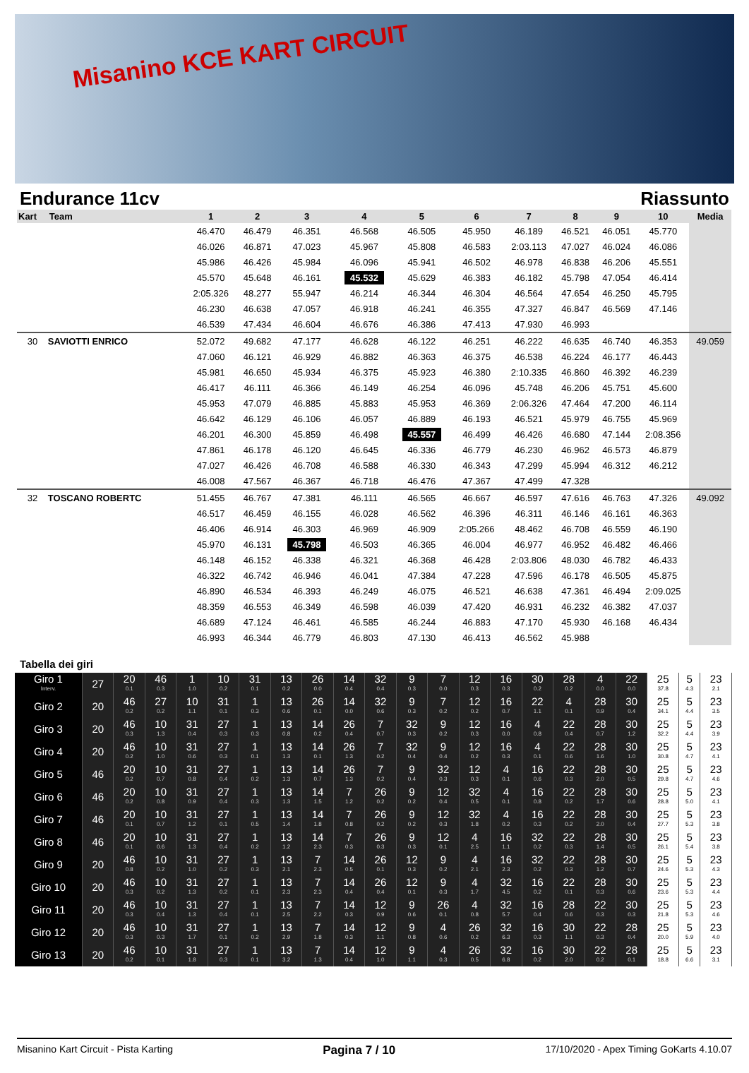Misanino KCE KART CIRCUIT
Endurance 11cv Riassunto
| Kart | Team | 1 | 2 | 3 | 4 | 5 | 6 | 7 | 8 | 9 | 10 | Media |
| --- | --- | --- | --- | --- | --- | --- | --- | --- | --- | --- | --- | --- |
| | | 46.470 | 46.479 | 46.351 | 46.568 | 46.505 | 45.950 | 46.189 | 46.521 | 46.051 | 45.770 | |
| | | 46.026 | 46.871 | 47.023 | 45.967 | 45.808 | 46.583 | 2:03.113 | 47.027 | 46.024 | 46.086 | |
| | | 45.986 | 46.426 | 45.984 | 46.096 | 45.941 | 46.502 | 46.978 | 46.838 | 46.206 | 45.551 | |
| | | 45.570 | 45.648 | 46.161 | 45.532 | 45.629 | 46.383 | 46.182 | 45.798 | 47.054 | 46.414 | |
| | | 2:05.326 | 48.277 | 55.947 | 46.214 | 46.344 | 46.304 | 46.564 | 47.654 | 46.250 | 45.795 | |
| | | 46.230 | 46.638 | 47.057 | 46.918 | 46.241 | 46.355 | 47.327 | 46.847 | 46.569 | 47.146 | |
| | | 46.539 | 47.434 | 46.604 | 46.676 | 46.386 | 47.413 | 47.930 | 46.993 | | | |
| 30 | SAVIOTTI ENRICO | 52.072 | 49.682 | 47.177 | 46.628 | 46.122 | 46.251 | 46.222 | 46.635 | 46.740 | 46.353 | 49.059 |
| | | 47.060 | 46.121 | 46.929 | 46.882 | 46.363 | 46.375 | 46.538 | 46.224 | 46.177 | 46.443 | |
| | | 45.981 | 46.650 | 45.934 | 46.375 | 45.923 | 46.380 | 2:10.335 | 46.860 | 46.392 | 46.239 | |
| | | 46.417 | 46.111 | 46.366 | 46.149 | 46.254 | 46.096 | 45.748 | 46.206 | 45.751 | 45.600 | |
| | | 45.953 | 47.079 | 46.885 | 45.883 | 45.953 | 46.369 | 2:06.326 | 47.464 | 47.200 | 46.114 | |
| | | 46.642 | 46.129 | 46.106 | 46.057 | 46.889 | 46.193 | 46.521 | 45.979 | 46.755 | 45.969 | |
| | | 46.201 | 46.300 | 45.859 | 46.498 | 45.557 | 46.499 | 46.426 | 46.680 | 47.144 | 2:08.356 | |
| | | 47.861 | 46.178 | 46.120 | 46.645 | 46.336 | 46.779 | 46.230 | 46.962 | 46.573 | 46.879 | |
| | | 47.027 | 46.426 | 46.708 | 46.588 | 46.330 | 46.343 | 47.299 | 45.994 | 46.312 | 46.212 | |
| | | 46.008 | 47.567 | 46.367 | 46.718 | 46.476 | 47.367 | 47.499 | 47.328 | | | |
| 32 | TOSCANO ROBERTC | 51.455 | 46.767 | 47.381 | 46.111 | 46.565 | 46.667 | 46.597 | 47.616 | 46.763 | 47.326 | 49.092 |
| | | 46.517 | 46.459 | 46.155 | 46.028 | 46.562 | 46.396 | 46.311 | 46.146 | 46.161 | 46.363 | |
| | | 46.406 | 46.914 | 46.303 | 46.969 | 46.909 | 2:05.266 | 48.462 | 46.708 | 46.559 | 46.190 | |
| | | 45.970 | 46.131 | 45.798 | 46.503 | 46.365 | 46.004 | 46.977 | 46.952 | 46.482 | 46.466 | |
| | | 46.148 | 46.152 | 46.338 | 46.321 | 46.368 | 46.428 | 2:03.806 | 48.030 | 46.782 | 46.433 | |
| | | 46.322 | 46.742 | 46.946 | 46.041 | 47.384 | 47.228 | 47.596 | 46.178 | 46.505 | 45.875 | |
| | | 46.890 | 46.534 | 46.393 | 46.249 | 46.075 | 46.521 | 46.638 | 47.361 | 46.494 | 2:09.025 | |
| | | 48.359 | 46.553 | 46.349 | 46.598 | 46.039 | 47.420 | 46.931 | 46.232 | 46.382 | 47.037 | |
| | | 46.689 | 47.124 | 46.461 | 46.585 | 46.244 | 46.883 | 47.170 | 45.930 | 46.168 | 46.434 | |
| | | 46.993 | 46.344 | 46.779 | 46.803 | 47.130 | 46.413 | 46.562 | 45.988 | | | |
Tabella dei giri
| Giro 1 Interv. | 27 | 20 0.1 | 46 0.3 | 1 1.0 | 10 0.2 | 31 0.1 | 13 0.2 | 26 0.0 | 14 0.4 | 32 0.4 | 9 0.3 | 7 0.0 | 12 0.3 | 16 0.3 | 30 0.2 | 28 0.2 | 4 0.0 | 22 0.0 | 25 37.8 | 5 4.3 | 23 2.1 |
| Giro 2 | 20 | 46 0.2 | 27 0.2 | 10 1.1 | 31 0.1 | 1 0.3 | 13 0.6 | 26 0.1 | 14 0.0 | 32 0.6 | 9 0.3 | 7 0.2 | 12 0.2 | 16 0.7 | 22 1.1 | 4 0.1 | 28 0.9 | 30 0.4 | 25 34.1 | 5 4.4 | 23 3.5 |
| Giro 3 | 20 | 46 0.3 | 10 1.3 | 31 0.4 | 27 0.3 | 1 0.3 | 13 0.8 | 14 0.2 | 26 0.4 | 7 0.7 | 32 0.3 | 9 0.2 | 12 0.3 | 16 0.0 | 4 0.8 | 22 0.4 | 28 0.7 | 30 1.2 | 25 32.2 | 5 4.4 | 23 3.9 |
| Giro 4 | 20 | 46 0.2 | 10 1.0 | 31 0.6 | 27 0.3 | 1 0.1 | 13 1.3 | 14 0.1 | 26 1.3 | 7 0.2 | 32 0.4 | 9 0.4 | 12 0.2 | 16 0.3 | 4 0.1 | 22 0.6 | 28 1.6 | 30 1.0 | 25 30.8 | 5 4.7 | 23 4.1 |
| Giro 5 | 46 | 20 0.2 | 10 0.7 | 31 0.8 | 27 0.4 | 1 0.2 | 13 1.3 | 14 0.7 | 26 1.3 | 7 0.2 | 9 0.4 | 32 0.3 | 12 0.3 | 4 0.1 | 16 0.6 | 22 0.3 | 28 2.0 | 30 0.5 | 25 29.8 | 5 4.7 | 23 4.6 |
| Giro 6 | 46 | 20 0.2 | 10 0.8 | 31 0.9 | 27 0.4 | 1 0.3 | 13 1.3 | 14 1.5 | 7 1.2 | 26 0.2 | 9 0.2 | 12 0.4 | 32 0.5 | 4 0.1 | 16 0.8 | 22 0.2 | 28 1.7 | 30 0.6 | 25 28.8 | 5 5.0 | 23 4.1 |
| Giro 7 | 46 | 20 0.1 | 10 0.7 | 31 1.2 | 27 0.1 | 1 0.5 | 13 1.4 | 14 1.8 | 7 0.8 | 26 0.2 | 9 0.2 | 12 0.3 | 32 1.8 | 4 0.2 | 16 0.3 | 22 0.2 | 28 2.0 | 30 0.4 | 25 27.7 | 5 5.3 | 23 3.8 |
| Giro 8 | 46 | 20 0.1 | 10 0.6 | 31 1.3 | 27 0.4 | 1 0.2 | 13 1.2 | 14 2.3 | 7 0.3 | 26 0.3 | 9 0.3 | 12 0.1 | 4 2.5 | 16 1.1 | 32 0.2 | 22 0.3 | 28 1.4 | 30 0.5 | 25 26.1 | 5 5.4 | 23 3.8 |
| Giro 9 | 20 | 46 0.8 | 10 0.2 | 31 1.0 | 27 0.2 | 1 0.3 | 13 2.1 | 7 2.3 | 14 0.5 | 26 0.1 | 12 0.3 | 9 0.2 | 4 2.1 | 16 2.3 | 32 0.2 | 22 0.3 | 28 1.2 | 30 0.7 | 25 24.6 | 5 5.3 | 23 4.3 |
| Giro 10 | 20 | 46 0.3 | 10 0.2 | 31 1.3 | 27 0.2 | 1 0.1 | 13 2.3 | 7 2.3 | 14 0.4 | 26 0.4 | 12 0.1 | 9 0.3 | 4 1.7 | 32 4.5 | 16 0.2 | 22 0.1 | 28 0.3 | 30 0.6 | 25 23.6 | 5 5.3 | 23 4.4 |
| Giro 11 | 20 | 46 0.3 | 10 0.4 | 31 1.3 | 27 0.4 | 1 0.1 | 13 2.5 | 7 2.2 | 14 0.3 | 12 0.9 | 9 0.6 | 26 0.1 | 4 0.8 | 32 5.7 | 16 0.4 | 28 0.6 | 22 0.3 | 30 0.3 | 25 21.8 | 5 5.3 | 23 4.6 |
| Giro 12 | 20 | 46 0.3 | 10 0.3 | 31 1.7 | 27 0.1 | 1 0.2 | 13 2.9 | 7 1.8 | 14 0.3 | 12 1.1 | 9 0.8 | 4 0.6 | 26 0.2 | 32 6.3 | 16 0.3 | 30 1.1 | 22 0.3 | 28 0.4 | 25 20.0 | 5 5.9 | 23 4.0 |
| Giro 13 | 20 | 46 0.2 | 10 0.1 | 31 1.8 | 27 0.3 | 1 0.1 | 13 3.2 | 7 1.3 | 14 0.4 | 12 1.0 | 9 1.1 | 4 0.3 | 26 0.5 | 32 6.8 | 16 0.2 | 30 2.0 | 22 0.2 | 28 0.1 | 25 18.8 | 5 6.6 | 23 3.1 |
Misanino Kart Circuit - Pista Karting Pagina 7 / 10 17/10/2020 - Apex Timing GoKarts 4.10.07